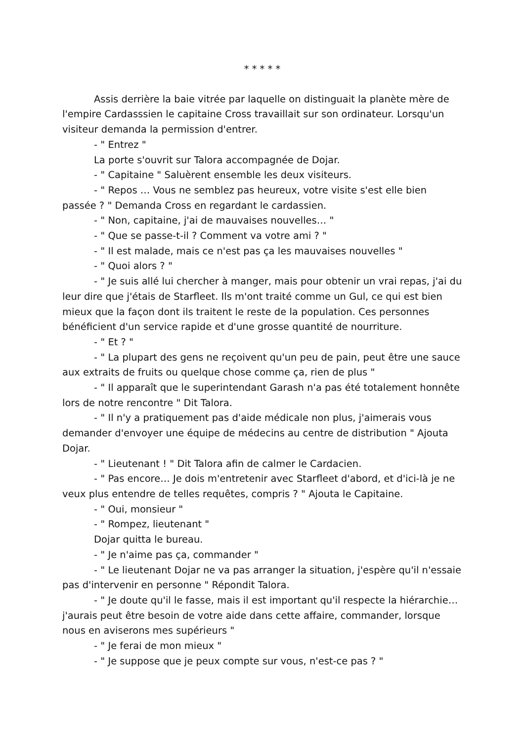* * * * *
Assis derrière la baie vitrée par laquelle on distinguait la planète mère de l'empire Cardasssien le capitaine Cross travaillait sur son ordinateur. Lorsqu'un visiteur demanda la permission d'entrer.
- " Entrez "
La porte s'ouvrit sur Talora accompagnée de Dojar.
- " Capitaine " Saluèrent ensemble les deux visiteurs.
- " Repos … Vous ne semblez pas heureux, votre visite s'est elle bien passée ? " Demanda Cross en regardant le cardassien.
- " Non, capitaine, j'ai de mauvaises nouvelles… "
- " Que se passe-t-il ? Comment va votre ami ? "
- " Il est malade, mais ce n'est pas ça les mauvaises nouvelles "
- " Quoi alors ? "
- " Je suis allé lui chercher à manger, mais pour obtenir un vrai repas, j'ai du leur dire que j'étais de Starfleet. Ils m'ont traité comme un Gul, ce qui est bien mieux que la façon dont ils traitent le reste de la population. Ces personnes bénéficient d'un service rapide et d'une grosse quantité de nourriture.
- " Et ? "
- " La plupart des gens ne reçoivent qu'un peu de pain, peut être une sauce aux extraits de fruits ou quelque chose comme ça, rien de plus "
- " Il apparaît que le superintendant Garash n'a pas été totalement honnête lors de notre rencontre " Dit Talora.
- " Il n'y a pratiquement pas d'aide médicale non plus, j'aimerais vous demander d'envoyer une équipe de médecins au centre de distribution " Ajouta Dojar.
- " Lieutenant ! " Dit Talora afin de calmer le Cardacien.
- " Pas encore… Je dois m'entretenir avec Starfleet d'abord, et d'ici-là je ne veux plus entendre de telles requêtes, compris ? " Ajouta le Capitaine.
- " Oui, monsieur "
- " Rompez, lieutenant "
Dojar quitta le bureau.
- " Je n'aime pas ça, commander "
- " Le lieutenant Dojar ne va pas arranger la situation, j'espère qu'il n'essaie pas d'intervenir en personne " Répondit Talora.
- " Je doute qu'il le fasse, mais il est important qu'il respecte la hiérarchie… j'aurais peut être besoin de votre aide dans cette affaire, commander, lorsque nous en aviserons mes supérieurs "
- " Je ferai de mon mieux "
- " Je suppose que je peux compte sur vous, n'est-ce pas ? "